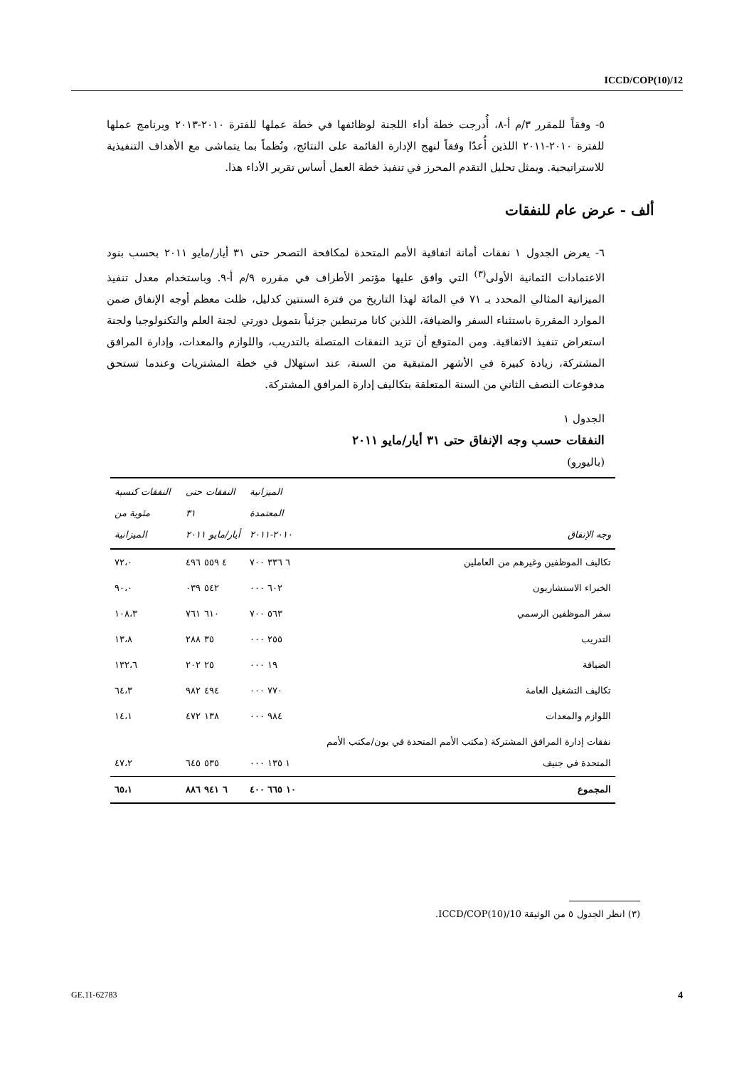ICCD/COP(10)/12
٥- وفقاً للمقرر ٣/م أ-٨، أُدرجت خطة أداء اللجنة لوظائفها في خطة عملها للفترة ٢٠١٠-٢٠١٣ وبرنامج عملها للفترة ٢٠١٠-٢٠١١ اللذين أُعدّا وفقاً لنهج الإدارة القائمة على النتائج، ونُظماً بما يتماشى مع الأهداف التنفيذية للاستراتيجية. ويمثل تحليل التقدم المحرز في تنفيذ خطة العمل أساس تقرير الأداء هذا.
ألف - عرض عام للنفقات
٦- يعرض الجدول ١ نفقات أمانة اتفاقية الأمم المتحدة لمكافحة التصحر حتى ٣١ أيار/مايو ٢٠١١ بحسب بنود الاعتمادات الثمانية الأولى<sup>(٣)</sup> التي وافق عليها مؤتمر الأطراف في مقرره ٩/م أ-٩. وباستخدام معدل تنفيذ الميزانية المثالي المحدد بـ ٧١ في المائة لهذا التاريخ من فترة السنتين كدليل، ظلت معظم أوجه الإنفاق ضمن الموارد المقررة باستثناء السفر والضيافة، اللذين كانا مرتبطين جزئياً بتمويل دورتي لجنة العلم والتكنولوجيا ولجنة استعراض تنفيذ الاتفاقية. ومن المتوقع أن تزيد النفقات المتصلة بالتدريب، واللوازم والمعدات، وإدارة المرافق المشتركة، زيادة كبيرة في الأشهر المتبقية من السنة، عند استهلال في خطة المشتريات وعندما تستحق مدفوعات النصف الثاني من السنة المتعلقة بتكاليف إدارة المرافق المشتركة.
الجدول ١
النفقات حسب وجه الإنفاق حتى ٣١ أيار/مايو ٢٠١١
(باليورو)
| وجه الإنفاق | الميزانية المعتمدة ٢٠١٠-٢٠١١ | النفقات حتى ٣١ أيار/مايو ٢٠١١ | النفقات كنسبة مئوية من الميزانية |
| --- | --- | --- | --- |
| تكاليف الموظفين وغيرهم من العاملين | ٦ ٣٣٦ ٧٠٠ | ٤ ٥٥٩ ٤٩٦ | ٧٢،٠ |
| الخبراء الاستشاريون | ٦٠٢ ٠٠٠ | ٥٤٢ ٠٣٩ | ٩٠،٠ |
| سفر الموظفين الرسمي | ٥٦٣ ٧٠٠ | ٦١٠ ٧٦١ | ١٠٨،٣ |
| التدريب | ٢٥٥ ٠٠٠ | ٣٥ ٢٨٨ | ١٣،٨ |
| الضيافة | ١٩ ٠٠٠ | ٢٥ ٢٠٢ | ١٣٢،٦ |
| تكاليف التشغيل العامة | ٧٧٠ ٠٠٠ | ٤٩٤ ٩٨٢ | ٦٤،٣ |
| اللوازم والمعدات | ٩٨٤ ٠٠٠ | ١٣٨ ٤٧٢ | ١٤،١ |
| نفقات إدارة المرافق المشتركة (مكتب الأمم المتحدة في بون/مكتب الأمم المتحدة في جنيف | ١ ١٣٥ ٠٠٠ | ٥٣٥ ٦٤٥ | ٤٧،٢ |
| المجموع | ١٠ ٦٦٥ ٤٠٠ | ٦ ٩٤١ ٨٨٦ | ٦٥،١ |
(٣) انظر الجدول ٥ من الوثيقة ICCD/COP(10)/10.
GE.11-62783 4